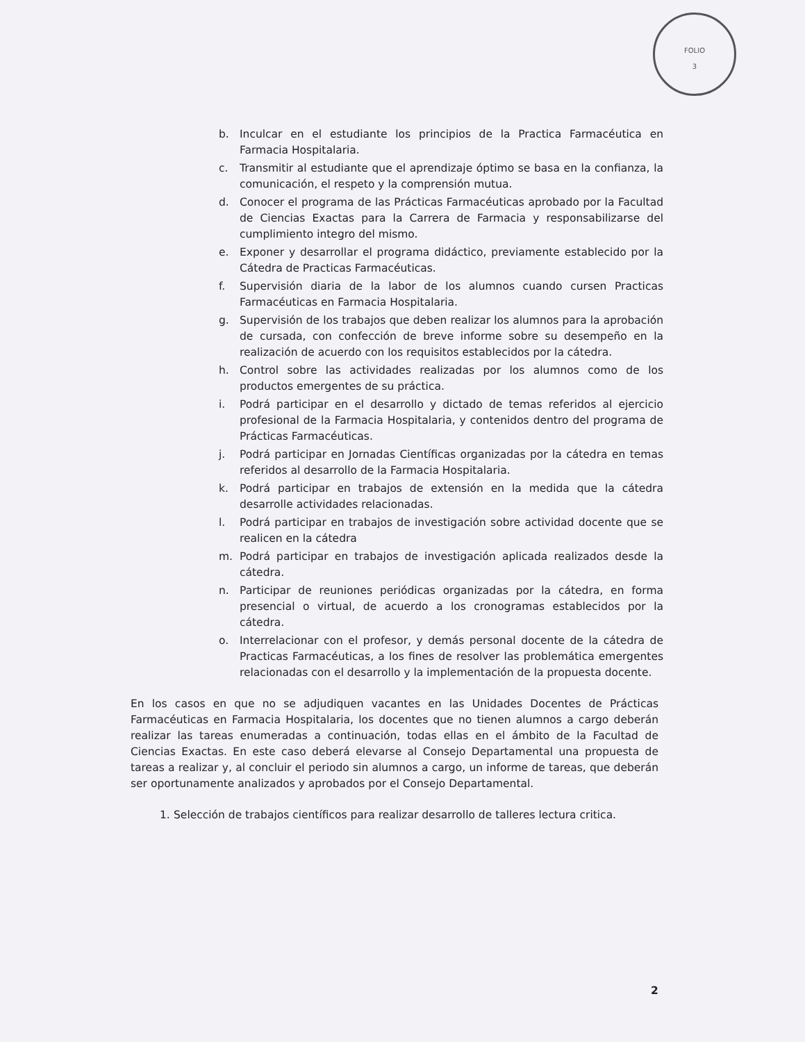FOLIO
3
b. Inculcar en el estudiante los principios de la Practica Farmacéutica en Farmacia Hospitalaria.
c. Transmitir al estudiante que el aprendizaje óptimo se basa en la confianza, la comunicación, el respeto y la comprensión mutua.
d. Conocer el programa de las Prácticas Farmacéuticas aprobado por la Facultad de Ciencias Exactas para la Carrera de Farmacia y responsabilizarse del cumplimiento integro del mismo.
e. Exponer y desarrollar el programa didáctico, previamente establecido por la Cátedra de Practicas Farmacéuticas.
f. Supervisión diaria de la labor de los alumnos cuando cursen Practicas Farmacéuticas en Farmacia Hospitalaria.
g. Supervisión de los trabajos que deben realizar los alumnos para la aprobación de cursada, con confección de breve informe sobre su desempeño en la realización de acuerdo con los requisitos establecidos por la cátedra.
h. Control sobre las actividades realizadas por los alumnos como de los productos emergentes de su práctica.
i. Podrá participar en el desarrollo y dictado de temas referidos al ejercicio profesional de la Farmacia Hospitalaria, y contenidos dentro del programa de Prácticas Farmacéuticas.
j. Podrá participar en Jornadas Científicas organizadas por la cátedra en temas referidos al desarrollo de la Farmacia Hospitalaria.
k. Podrá participar en trabajos de extensión en la medida que la cátedra desarrolle actividades relacionadas.
l. Podrá participar en trabajos de investigación sobre actividad docente que se realicen en la cátedra
m. Podrá participar en trabajos de investigación aplicada realizados desde la cátedra.
n. Participar de reuniones periódicas organizadas por la cátedra, en forma presencial o virtual, de acuerdo a los cronogramas establecidos por la cátedra.
o. Interrelacionar con el profesor, y demás personal docente de la cátedra de Practicas Farmacéuticas, a los fines de resolver las problemática emergentes relacionadas con el desarrollo y la implementación de la propuesta docente.
En los casos en que no se adjudiquen vacantes en las Unidades Docentes de Prácticas Farmacéuticas en Farmacia Hospitalaria, los docentes que no tienen alumnos a cargo deberán realizar las tareas enumeradas a continuación, todas ellas en el ámbito de la Facultad de Ciencias Exactas. En este caso deberá elevarse al Consejo Departamental una propuesta de tareas a realizar y, al concluir el periodo sin alumnos a cargo, un informe de tareas, que deberán ser oportunamente analizados y aprobados por el Consejo Departamental.
1. Selección de trabajos científicos para realizar desarrollo de talleres lectura critica.
2